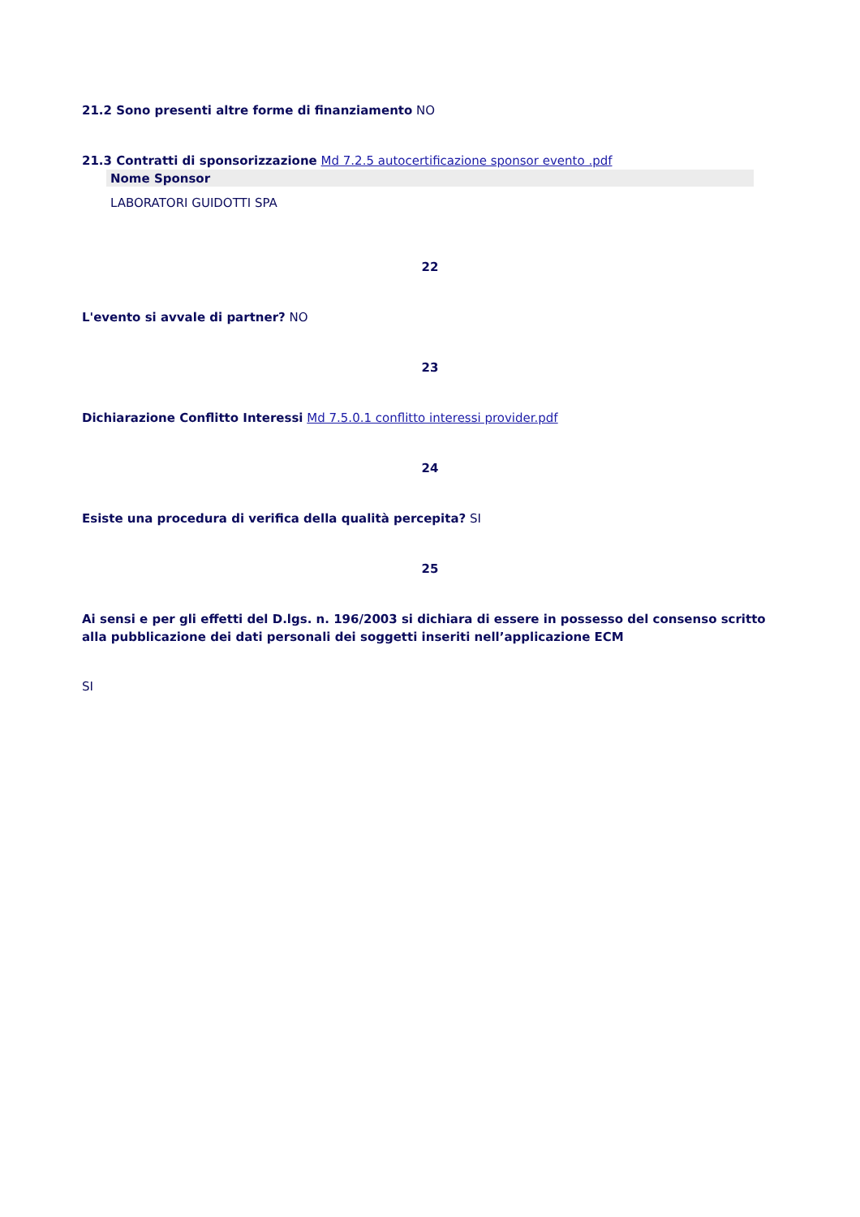21.2 Sono presenti altre forme di finanziamento NO
21.3 Contratti di sponsorizzazione Md 7.2.5 autocertificazione sponsor evento .pdf
| Nome Sponsor |
| --- |
| LABORATORI GUIDOTTI SPA |
22
L'evento si avvale di partner? NO
23
Dichiarazione Conflitto Interessi Md 7.5.0.1 conflitto interessi provider.pdf
24
Esiste una procedura di verifica della qualità percepita? SI
25
Ai sensi e per gli effetti del D.lgs. n. 196/2003 si dichiara di essere in possesso del consenso scritto alla pubblicazione dei dati personali dei soggetti inseriti nell’applicazione ECM
SI